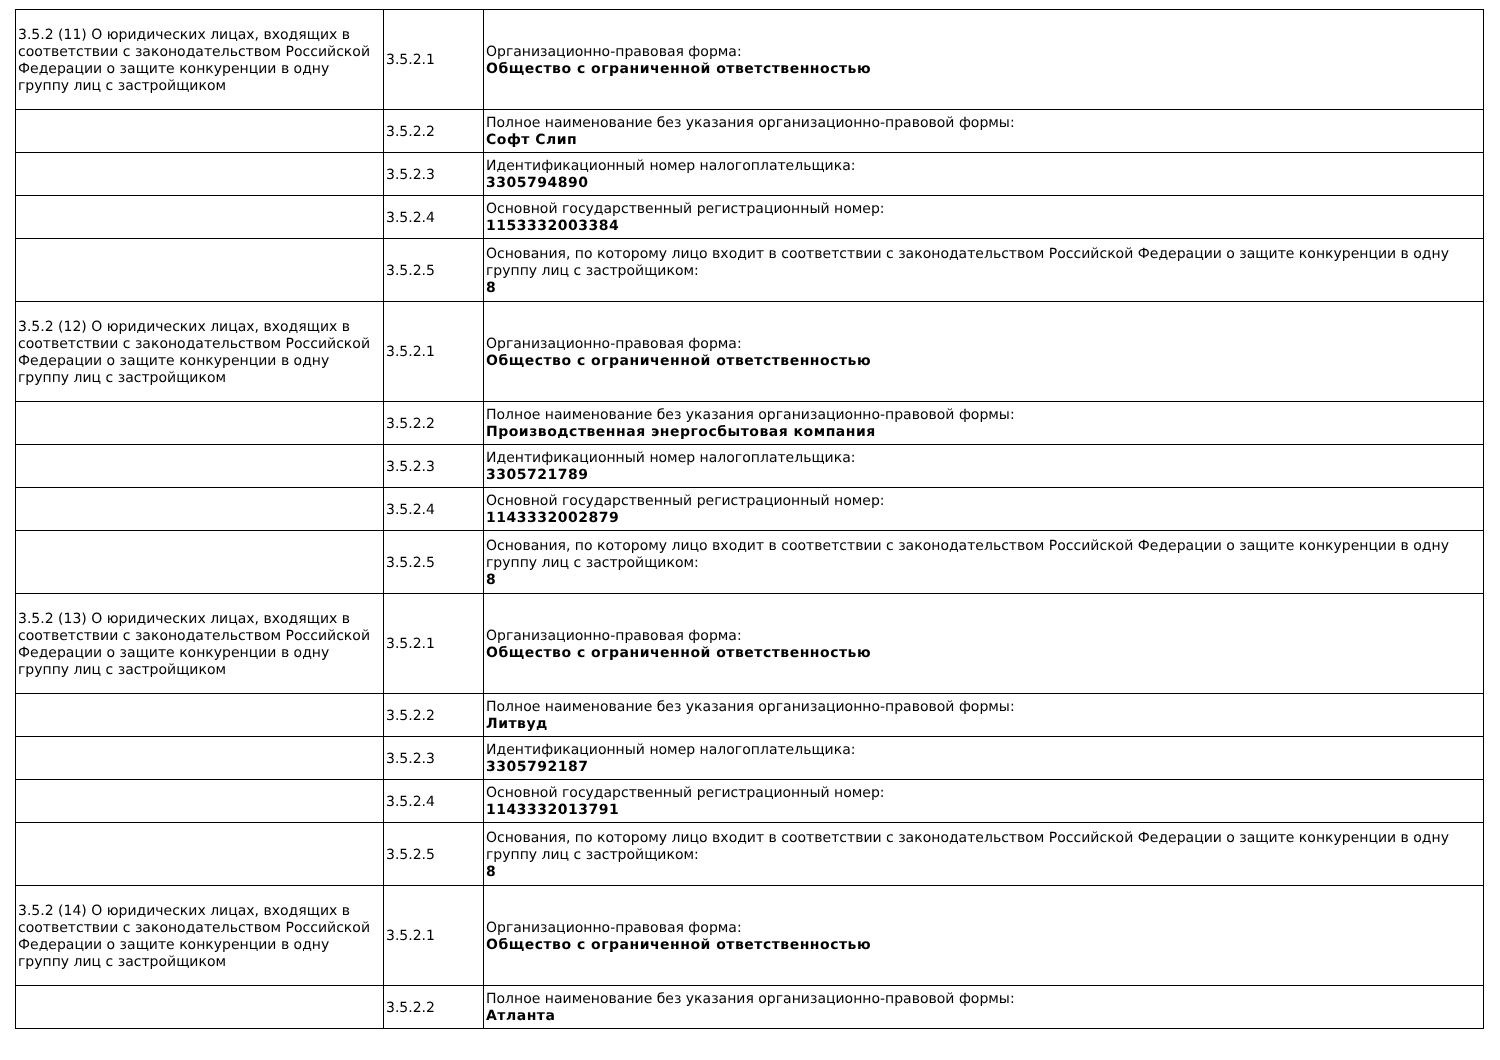| 3.5.2 (11) О юридических лицах, входящих в соответствии с законодательством Российской Федерации о защите конкуренции в одну группу лиц с застройщиком | 3.5.2.1 | Организационно-правовая форма: Общество с ограниченной ответственностью |
| | 3.5.2.2 | Полное наименование без указания организационно-правовой формы: Софт Слип |
| | 3.5.2.3 | Идентификационный номер налогоплательщика: 3305794890 |
| | 3.5.2.4 | Основной государственный регистрационный номер: 1153332003384 |
| | 3.5.2.5 | Основания, по которому лицо входит в соответствии с законодательством Российской Федерации о защите конкуренции в одну группу лиц с застройщиком: 8 |
| 3.5.2 (12) О юридических лицах, входящих в соответствии с законодательством Российской Федерации о защите конкуренции в одну группу лиц с застройщиком | 3.5.2.1 | Организационно-правовая форма: Общество с ограниченной ответственностью |
| | 3.5.2.2 | Полное наименование без указания организационно-правовой формы: Производственная энергосбытовая компания |
| | 3.5.2.3 | Идентификационный номер налогоплательщика: 3305721789 |
| | 3.5.2.4 | Основной государственный регистрационный номер: 1143332002879 |
| | 3.5.2.5 | Основания, по которому лицо входит в соответствии с законодательством Российской Федерации о защите конкуренции в одну группу лиц с застройщиком: 8 |
| 3.5.2 (13) О юридических лицах, входящих в соответствии с законодательством Российской Федерации о защите конкуренции в одну группу лиц с застройщиком | 3.5.2.1 | Организационно-правовая форма: Общество с ограниченной ответственностью |
| | 3.5.2.2 | Полное наименование без указания организационно-правовой формы: Литвуд |
| | 3.5.2.3 | Идентификационный номер налогоплательщика: 3305792187 |
| | 3.5.2.4 | Основной государственный регистрационный номер: 1143332013791 |
| | 3.5.2.5 | Основания, по которому лицо входит в соответствии с законодательством Российской Федерации о защите конкуренции в одну группу лиц с застройщиком: 8 |
| 3.5.2 (14) О юридических лицах, входящих в соответствии с законодательством Российской Федерации о защите конкуренции в одну группу лиц с застройщиком | 3.5.2.1 | Организационно-правовая форма: Общество с ограниченной ответственностью |
| | 3.5.2.2 | Полное наименование без указания организационно-правовой формы: Атланта |